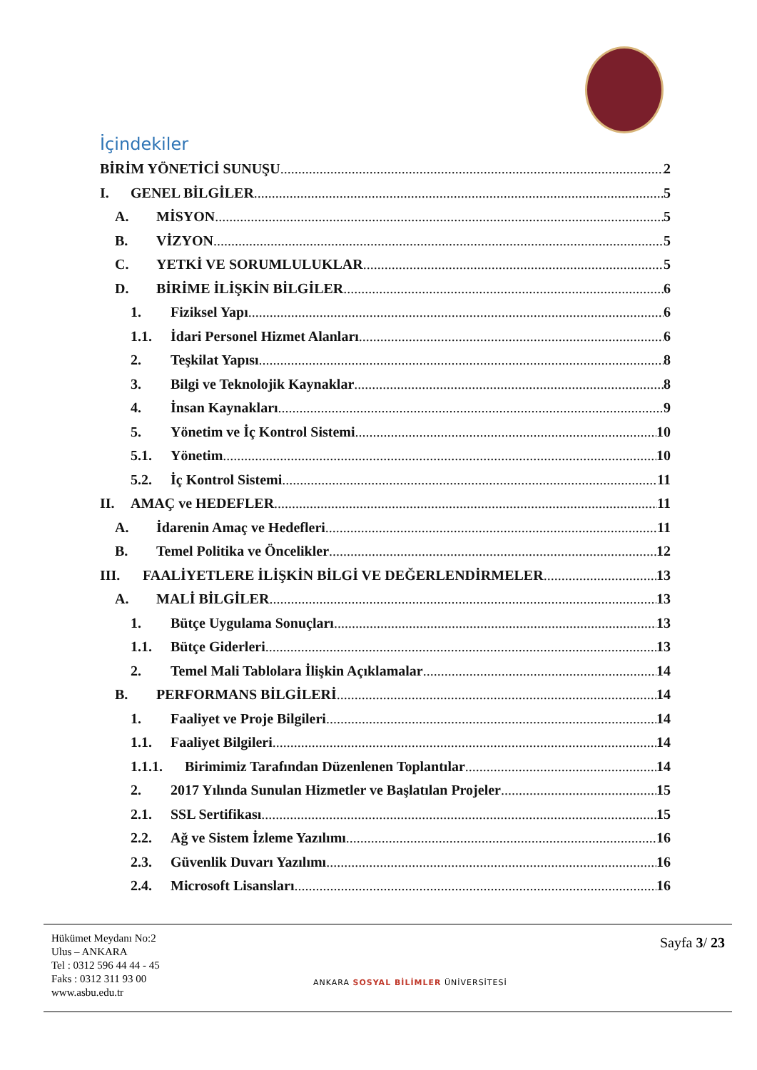İçindekiler
BİRİM YÖNETİCİ SUNUŞU 2
I. GENEL BİLGİLER 5
A. MİSYON 5
B. VİZYON 5
C. YETKİ VE SORUMLULUKLAR 5
D. BİRİME İLİŞKİN BİLGİLER 6
1. Fiziksel Yapı 6
1.1. İdari Personel Hizmet Alanları 6
2. Teşkilat Yapısı 8
3. Bilgi ve Teknolojik Kaynaklar 8
4. İnsan Kaynakları 9
5. Yönetim ve İç Kontrol Sistemi 10
5.1. Yönetim 10
5.2. İç Kontrol Sistemi 11
II. AMAÇ ve HEDEFLER 11
A. İdarenin Amaç ve Hedefleri 11
B. Temel Politika ve Öncelikler 12
III. FAALİYETLERE İLİŞKİN BİLGİ VE DEĞERLENDİRMELER 13
A. MALİ BİLGİLER 13
1. Bütçe Uygulama Sonuçları 13
1.1. Bütçe Giderleri 13
2. Temel Mali Tablolara İlişkin Açıklamalar 14
B. PERFORMANS BİLGİLERİ 14
1. Faaliyet ve Proje Bilgileri 14
1.1. Faaliyet Bilgileri 14
1.1.1. Birimimiz Tarafından Düzenlenen Toplantılar 14
2. 2017 Yılında Sunulan Hizmetler ve Başlatılan Projeler 15
2.1. SSL Sertifikası 15
2.2. Ağ ve Sistem İzleme Yazılımı 16
2.3. Güvenlik Duvarı Yazılımı 16
2.4. Microsoft Lisansları 16
Hükümet Meydanı No:2
Ulus – ANKARA
Tel : 0312 596 44 44 - 45
Faks : 0312 311 93 00
www.asbu.edu.tr
ANKARA SOSYAL BİLİMLER ÜNİVERSİTESİ
Sayfa 3/ 23